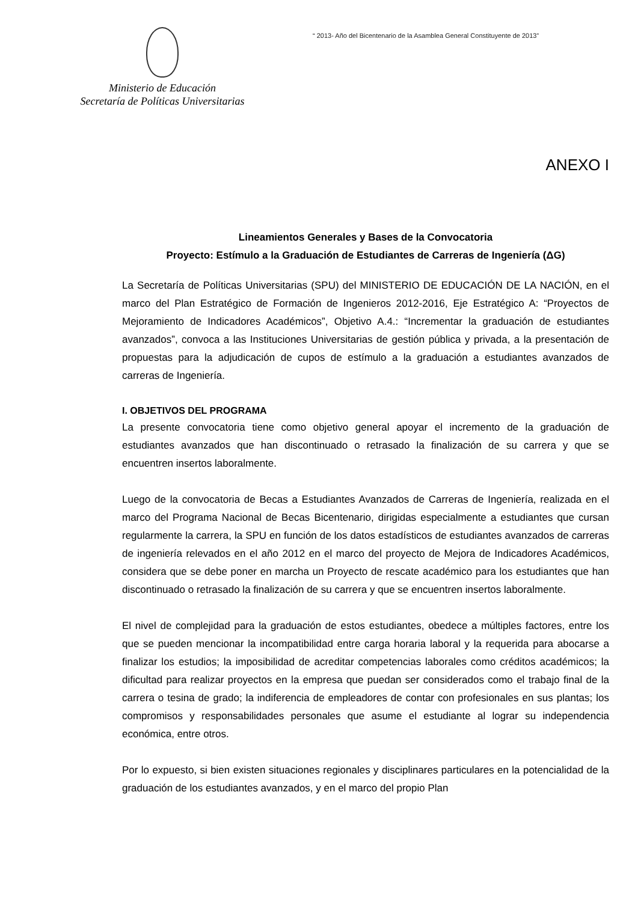Ministerio de Educación
Secretaría de Políticas Universitarias
“ 2013- Año del Bicentenario de la Asamblea General Constituyente de 2013”
ANEXO I
Lineamientos Generales y Bases de la Convocatoria
Proyecto: Estímulo a la Graduación de Estudiantes de Carreras de Ingeniería (ΔG)
La Secretaría de Políticas Universitarias (SPU) del MINISTERIO DE EDUCACIÓN DE LA NACIÓN, en el marco del Plan Estratégico de Formación de Ingenieros 2012-2016, Eje Estratégico A: “Proyectos de Mejoramiento de Indicadores Académicos”, Objetivo A.4.: “Incrementar la graduación de estudiantes avanzados”, convoca a las Instituciones Universitarias de gestión pública y privada, a la presentación de propuestas para la adjudicación de cupos de estímulo a la graduación a estudiantes avanzados de carreras de Ingeniería.
I. OBJETIVOS DEL PROGRAMA
La presente convocatoria tiene como objetivo general apoyar el incremento de la graduación de estudiantes avanzados que han discontinuado o retrasado la finalización de su carrera y que se encuentren insertos laboralmente.
Luego de la convocatoria de Becas a Estudiantes Avanzados de Carreras de Ingeniería, realizada en el marco del Programa Nacional de Becas Bicentenario, dirigidas especialmente a estudiantes que cursan regularmente la carrera, la SPU en función de los datos estadísticos de estudiantes avanzados de carreras de ingeniería relevados en el año 2012 en el marco del proyecto de Mejora de Indicadores Académicos, considera que se debe poner en marcha un Proyecto de rescate académico para los estudiantes que han discontinuado o retrasado la finalización de su carrera y que se encuentren insertos laboralmente.
El nivel de complejidad para la graduación de estos estudiantes, obedece a múltiples factores, entre los que se pueden mencionar la incompatibilidad entre carga horaria laboral y la requerida para abocarse a finalizar los estudios; la imposibilidad de acreditar competencias laborales como créditos académicos; la dificultad para realizar proyectos en la empresa que puedan ser considerados como el trabajo final de la carrera o tesina de grado; la indiferencia de empleadores de contar con profesionales en sus plantas; los compromisos y responsabilidades personales que asume el estudiante al lograr su independencia económica, entre otros.
Por lo expuesto, si bien existen situaciones regionales y disciplinares particulares en la potencialidad de la graduación de los estudiantes avanzados, y en el marco del propio Plan